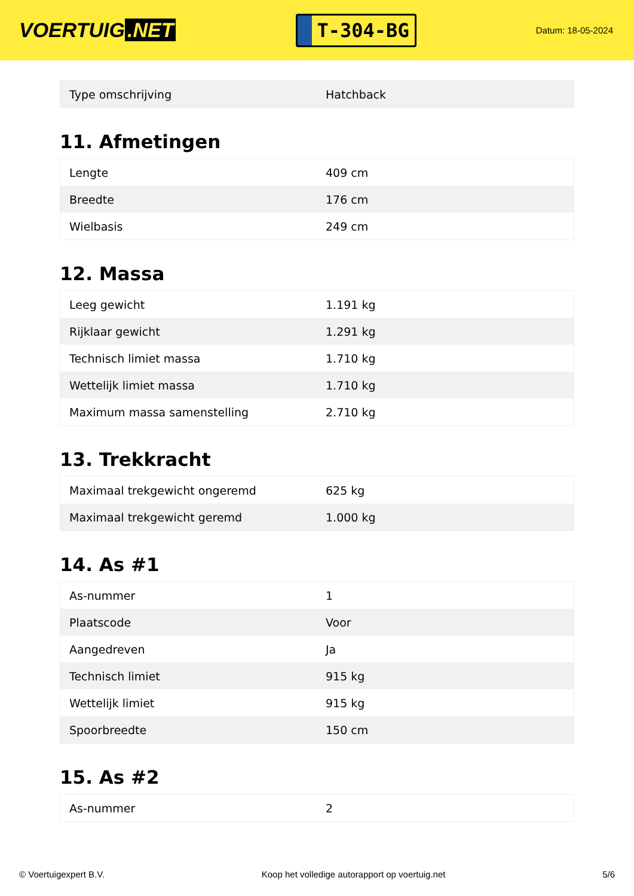VOERTUIG.NET
T-304-BG
Datum: 18-05-2024
| Type omschrijving | Hatchback |
11. Afmetingen
| Lengte | 409 cm |
| Breedte | 176 cm |
| Wielbasis | 249 cm |
12. Massa
| Leeg gewicht | 1.191 kg |
| Rijklaar gewicht | 1.291 kg |
| Technisch limiet massa | 1.710 kg |
| Wettelijk limiet massa | 1.710 kg |
| Maximum massa samenstelling | 2.710 kg |
13. Trekkracht
| Maximaal trekgewicht ongeremd | 625 kg |
| Maximaal trekgewicht geremd | 1.000 kg |
14. As #1
| As-nummer | 1 |
| Plaatscode | Voor |
| Aangedreven | Ja |
| Technisch limiet | 915 kg |
| Wettelijk limiet | 915 kg |
| Spoorbreedte | 150 cm |
15. As #2
| As-nummer | 2 |
© Voertuigexpert B.V. Koop het volledige autorapport op voertuig.net 5/6